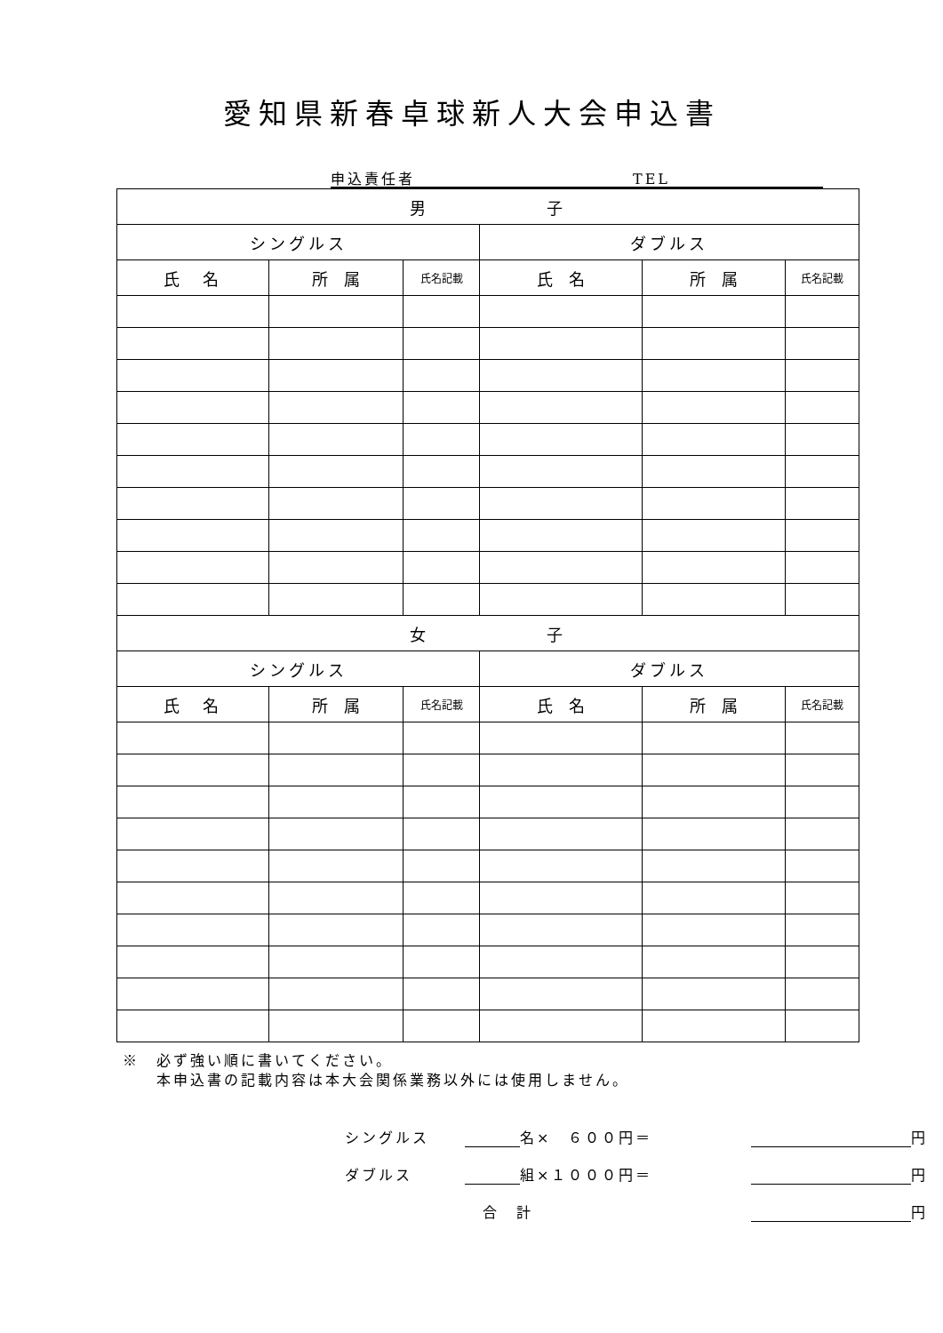愛知県新春卓球新人大会申込書
申込責任者 TEL
| 男 子 | | | | | |
| --- | --- | --- | --- | --- | --- |
| シングルス | | | ダブルス | | |
| 氏 名 | 所 属 | 氏名記載 | 氏 名 | 所 属 | 氏名記載 |
| 女 子 | | | | | |
| シングルス | | | ダブルス | | |
| 氏 名 | 所 属 | 氏名記載 | 氏 名 | 所 属 | 氏名記載 |
※　必ず強い順に書いてください。
　　本申込書の記載内容は本大会関係業務以外には使用しません。
シングルス 名×　６００円＝ 円
ダブルス 組×１０００円＝ 円
合　計 円